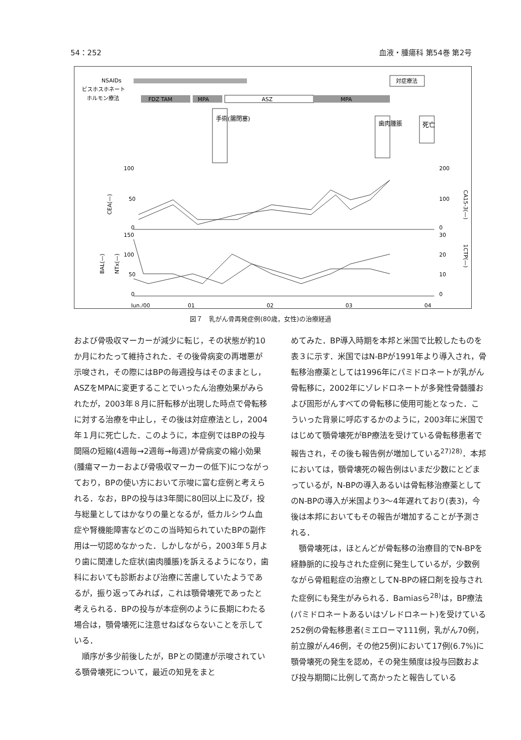54：252 血液・腫瘍科 第54巻 第2号
NSAIDs
ビスホスホネート
ホルモン療法
対症療法
FDZ TAM
MPA
ASZ
MPA
手術(腸閉塞)
歯肉腫脹
死亡
100
50
0
200
100
0
150
100
50
0
30
20
10
0
Jun./00
01
02
03
04
CEA(—)
CA15-3(—)
BAL(—)
NTx(—)
1CTP(—)
図７　乳がん骨再発症例(80歳，女性)の治療経過
および骨吸収マーカーが減少に転じ，その状態が約10か月にわたって維持された．その後骨病変の再増悪が示唆され，その際にはBPの毎週投与はそのままとし，ASZをMPAに変更することでいったん治療効果がみられたが，2003年８月に肝転移が出現した時点で骨転移に対する治療を中止し，その後は対症療法とし，2004年１月に死亡した．このように，本症例ではBPの投与間隔の短縮(4週毎→2週毎→毎週)が骨病変の縮小効果(腫瘍マーカーおよび骨吸収マーカーの低下)につながっており，BPの使い方において示唆に富む症例と考えられる．なお，BPの投与は3年間に80回以上に及び，投与総量としてはかなりの量となるが，低カルシウム血症や腎機能障害などのこの当時知られていたBPの副作用は一切認めなかった．しかしながら，2003年５月より歯に関連した症状(歯肉腫脹)を訴えるようになり，歯科においても診断および治療に苦慮していたようであるが，振り返ってみれば，これは顎骨壊死であったと考えられる．BPの投与が本症例のように長期にわたる場合は，顎骨壊死に注意せねばならないことを示している．
　順序が多少前後したが，BPとの関連が示唆されている顎骨壊死について，最近の知見をまと
めてみた．BP導入時期を本邦と米国で比較したものを表３に示す．米国ではN-BPが1991年より導入され，骨転移治療薬としては1996年にパミドロネートが乳がん骨転移に，2002年にゾレドロネートが多発性骨髄腫および固形がんすべての骨転移に使用可能となった．こういった背景に呼応するかのように，2003年に米国ではじめて顎骨壊死がBP療法を受けている骨転移患者で報告され，その後も報告例が増加している<sup>27)28)</sup>．本邦においては，顎骨壊死の報告例はいまだ少数にとどまっているが，N-BPの導入あるいは骨転移治療薬としてのN-BPの導入が米国より3～4年遅れており(表3)，今後は本邦においてもその報告が増加することが予測される．
　顎骨壊死は，ほとんどが骨転移の治療目的でN-BPを経静脈的に投与された症例に発生しているが，少数例ながら骨粗鬆症の治療としてN-BPの経口剤を投与された症例にも発生がみられる．Bamiasら<sup>28)</sup>は，BP療法(パミドロネートあるいはゾレドロネート)を受けている252例の骨転移患者(ミエローマ111例，乳がん70例，前立腺がん46例，その他25例)において17例(6.7%)に顎骨壊死の発生を認め，その発生頻度は投与回数および投与期間に比例して高かったと報告している